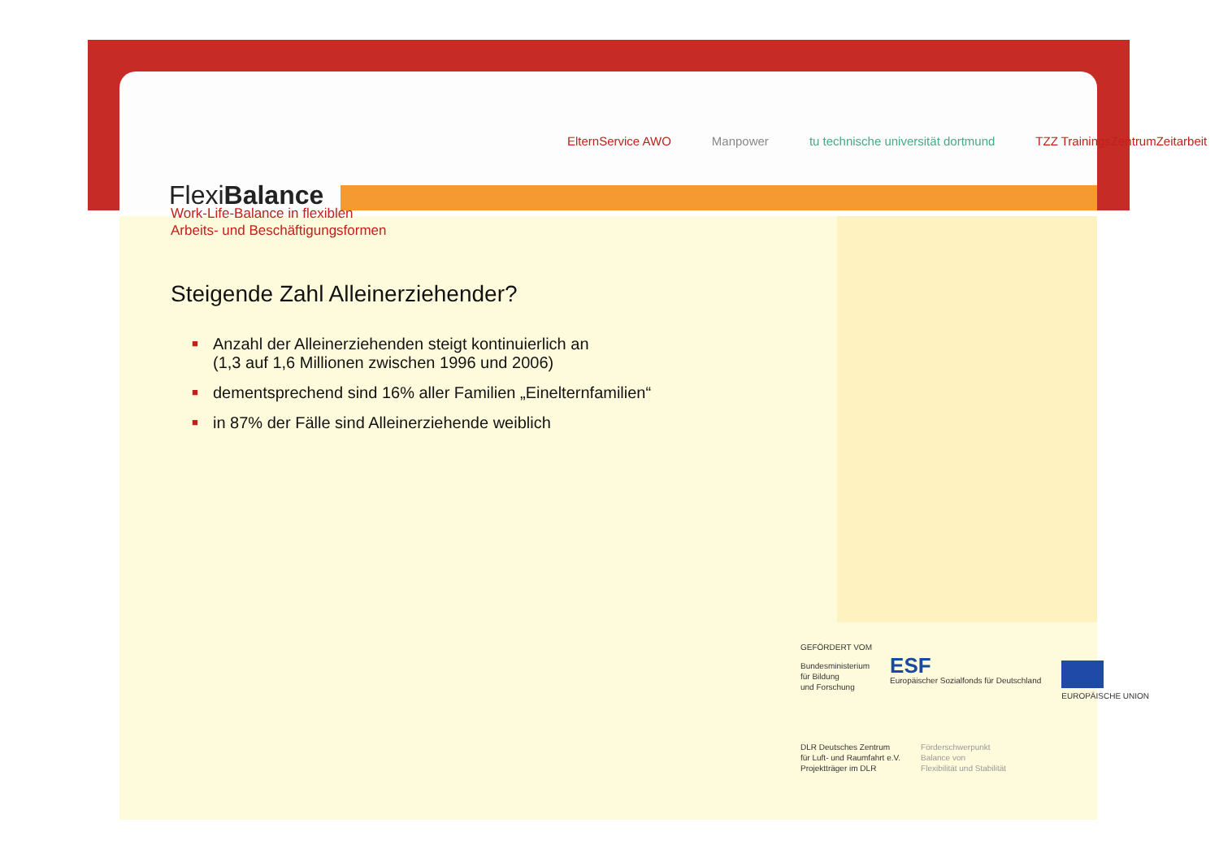FlexiBalance
ElternService AWO Manpower tu technische universität dortmund TZZ TrainingsZentrumZeitarbeit
Work-Life-Balance in flexiblen
Arbeits- und Beschäftigungsformen
Steigende Zahl Alleinerziehender?
■ Anzahl der Alleinerziehenden steigt kontinuierlich an
(1,3 auf 1,6 Millionen zwischen 1996 und 2006)
■ dementsprechend sind 16% aller Familien „Einelternfamilien“
■ in 87% der Fälle sind Alleinerziehende weiblich
GEFÖRDERT VOM
Bundesministerium
für Bildung
und Forschung
ESF
Europäischer Sozialfonds für Deutschland
EUROPÄISCHE UNION
DLR Deutsches Zentrum
für Luft- und Raumfahrt e.V.
Projektträger im DLR
Förderschwerpunkt
Balance von
Flexibilität und Stabilität